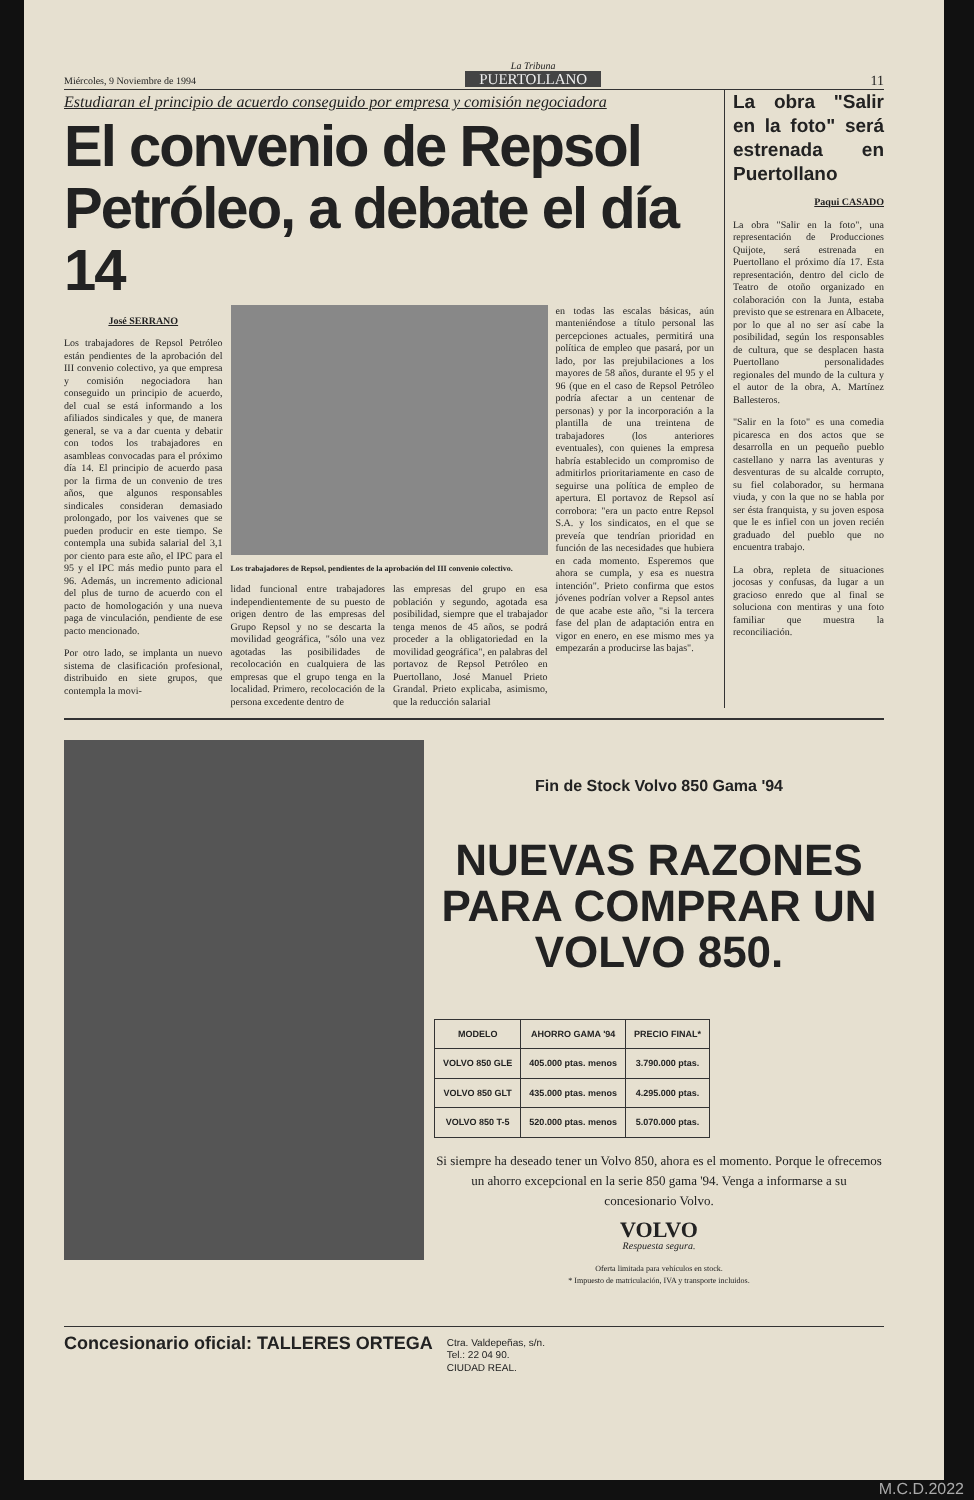Miércoles, 9 Noviembre de 1994 La Tribuna
PUERTOLLANO 11
Estudiaran el principio de acuerdo conseguido por empresa y comisión negociadora
El convenio de Repsol Petróleo, a debate el día 14
José SERRANO
Los trabajadores de Repsol Petróleo están pendientes de la aprobación del III convenio colectivo, ya que empresa y comisión negociadora han conseguido un principio de acuerdo, del cual se está informando a los afiliados sindicales y que, de manera general, se va a dar cuenta y debatir con todos los trabajadores en asambleas convocadas para el próximo día 14. El principio de acuerdo pasa por la firma de un convenio de tres años, que algunos responsables sindicales consideran demasiado prolongado, por los vaivenes que se pueden producir en este tiempo. Se contempla una subida salarial del 3,1 por ciento para este año, el IPC para el 95 y el IPC más medio punto para el 96. Además, un incremento adicional del plus de turno de acuerdo con el pacto de homologación y una nueva paga de vinculación, pendiente de ese pacto mencionado.
Por otro lado, se implanta un nuevo sistema de clasificación profesional, distribuido en siete grupos, que contempla la movi-
Los trabajadores de Repsol, pendientes de la aprobación del III convenio colectivo.
lidad funcional entre trabajadores independientemente de su puesto de origen dentro de las empresas del Grupo Repsol y no se descarta la movilidad geográfica, "sólo una vez agotadas las posibilidades de recolocación en cualquiera de las empresas que el grupo tenga en la localidad. Primero, recolocación de la persona excedente dentro de
las empresas del grupo en esa población y segundo, agotada esa posibilidad, siempre que el trabajador tenga menos de 45 años, se podrá proceder a la obligatoriedad en la movilidad geográfica", en palabras del portavoz de Repsol Petróleo en Puertollano, José Manuel Prieto Grandal. Prieto explicaba, asimismo, que la reducción salarial
en todas las escalas básicas, aún manteniéndose a título personal las percepciones actuales, permitirá una política de empleo que pasará, por un lado, por las prejubilaciones a los mayores de 58 años, durante el 95 y el 96 (que en el caso de Repsol Petróleo podría afectar a un centenar de personas) y por la incorporación a la plantilla de una treintena de trabajadores (los anteriores eventuales), con quienes la empresa habría establecido un compromiso de admitirlos prioritariamente en caso de seguirse una política de empleo de apertura. El portavoz de Repsol así corrobora: "era un pacto entre Repsol S.A. y los sindicatos, en el que se preveía que tendrían prioridad en función de las necesidades que hubiera en cada momento. Esperemos que ahora se cumpla, y esa es nuestra intención". Prieto confirma que estos jóvenes podrían volver a Repsol antes de que acabe este año, "si la tercera fase del plan de adaptación entra en vigor en enero, en ese mismo mes ya empezarán a producirse las bajas".
La obra "Salir en la foto" será estrenada en Puertollano
Paqui CASADO
La obra "Salir en la foto", una representación de Producciones Quijote, será estrenada en Puertollano el próximo día 17. Esta representación, dentro del ciclo de Teatro de otoño organizado en colaboración con la Junta, estaba previsto que se estrenara en Albacete, por lo que al no ser así cabe la posibilidad, según los responsables de cultura, que se desplacen hasta Puertollano personalidades regionales del mundo de la cultura y el autor de la obra, A. Martínez Ballesteros.
"Salir en la foto" es una comedia picaresca en dos actos que se desarrolla en un pequeño pueblo castellano y narra las aventuras y desventuras de su alcalde corrupto, su fiel colaborador, su hermana viuda, y con la que no se habla por ser ésta franquista, y su joven esposa que le es infiel con un joven recién graduado del pueblo que no encuentra trabajo.
La obra, repleta de situaciones jocosas y confusas, da lugar a un gracioso enredo que al final se soluciona con mentiras y una foto familiar que muestra la reconciliación.
Fin de Stock Volvo 850 Gama '94
NUEVAS RAZONES PARA COMPRAR UN VOLVO 850.
| MODELO | AHORRO GAMA '94 | PRECIO FINAL* |
| --- | --- | --- |
| VOLVO 850 GLE | 405.000 ptas. menos | 3.790.000 ptas. |
| VOLVO 850 GLT | 435.000 ptas. menos | 4.295.000 ptas. |
| VOLVO 850 T-5 | 520.000 ptas. menos | 5.070.000 ptas. |
Si siempre ha deseado tener un Volvo 850, ahora es el momento. Porque le ofrecemos un ahorro excepcional en la serie 850 gama '94. Venga a informarse a su concesionario Volvo.
VOLVO
Respuesta segura.
Oferta limitada para vehículos en stock.
* Impuesto de matriculación, IVA y transporte incluidos.
Concesionario oficial: TALLERES ORTEGA Ctra. Valdepeñas, s/n.
Tel.: 22 04 90.
CIUDAD REAL.
M.C.D.2022